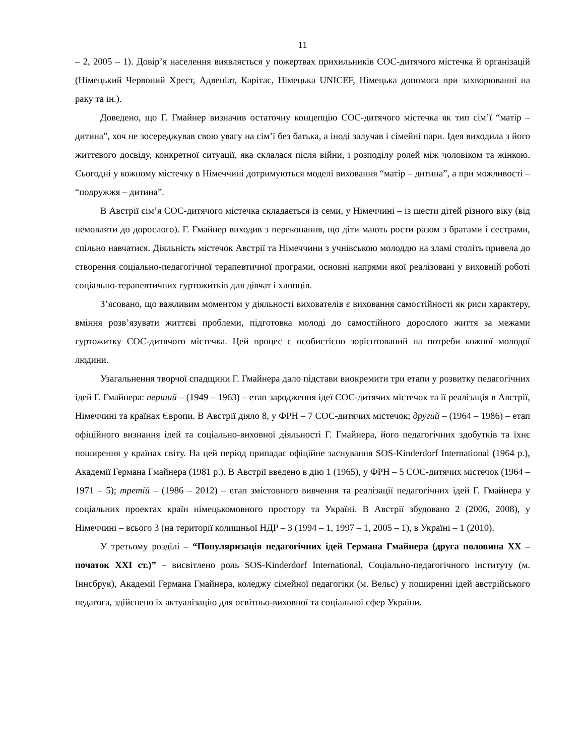11
– 2, 2005 – 1). Довір’я населення виявляється у пожертвах прихильників СОС-дитячого містечка й організацій (Німецький Червоний Хрест, Адвеніат, Карітас, Німецька UNICEF, Німецька допомога при захворюванні на раку та ін.).
Доведено, що Г. Гмайнер визначив остаточну концепцію СОС-дитячого містечка як тип сім’ї “матір – дитина”, хоч не зосереджував свою увагу на сім’ї без батька, а іноді залучав і сімейні пари. Ідея виходила з його життєвого досвіду, конкретної ситуації, яка склалася після війни, і розподілу ролей між чоловіком та жінкою. Сьогодні у кожному містечку в Німеччині дотримуються моделі виховання “матір – дитина”, а при можливості – “подружжя – дитина”.
В Австрії сім’я СОС-дитячого містечка складається із семи, у Німеччині – із шести дітей різного віку (від немовляти до дорослого). Г. Гмайнер виходив з переконання, що діти мають рости разом з братами і сестрами, спільно навчатися. Діяльність містечок Австрії та Німеччини з учнівською молоддю на зламі століть привела до створення соціально-педагогічної терапевтичної програми, основні напрями якої реалізовані у виховній роботі соціально-терапевтичних гуртожитків для дівчат і хлопців.
З’ясовано, що важливим моментом у діяльності вихователів є виховання самостійності як риси характеру, вміння розв’язувати життєві проблеми, підготовка молоді до самостійного дорослого життя за межами гуртожитку СОС-дитячого містечка. Цей процес є особистісно зорієнтований на потреби кожної молодої людини.
Узагальнення творчої спадщини Г. Гмайнера дало підстави виокремити три етапи у розвитку педагогічних ідей Г. Гмайнера: перший – (1949 – 1963) – етап зародження ідеї СОС-дитячих містечок та її реалізація в Австрії, Німеччині та країнах Європи. В Австрії діяло 8, у ФРН – 7 СОС-дитячих містечок; другий – (1964 – 1986) – етап офіційного визнання ідей та соціально-виховної діяльності Г. Гмайнера, його педагогічних здобутків та їхнє поширення у країнах світу. На цей період припадає офіційне заснування SOS-Kinderdorf International (1964 р.), Академії Германа Гмайнера (1981 р.). В Австрії введено в дію 1 (1965), у ФРН – 5 СОС-дитячих містечок (1964 – 1971 – 5); третій – (1986 – 2012) – етап змістовного вивчення та реалізації педагогічних ідей Г. Гмайнера у соціальних проектах країн німецькомовного простору та Україні. В Австрії збудовано 2 (2006, 2008), у Німеччині – всього 3 (на території колишньої НДР – 3 (1994 – 1, 1997 – 1, 2005 – 1), в Україні – 1 (2010).
У третьому розділі – “Популяризація педагогічних ідей Германа Гмайнера (друга половина XX – початок XXI ст.)” – висвітлено роль SOS-Kinderdorf International, Соціально-педагогічного інституту (м. Іннсбрук), Академії Германа Гмайнера, коледжу сімейної педагогіки (м. Вельс) у поширенні ідей австрійського педагога, здійснено їх актуалізацію для освітньо-виховної та соціальної сфер України.